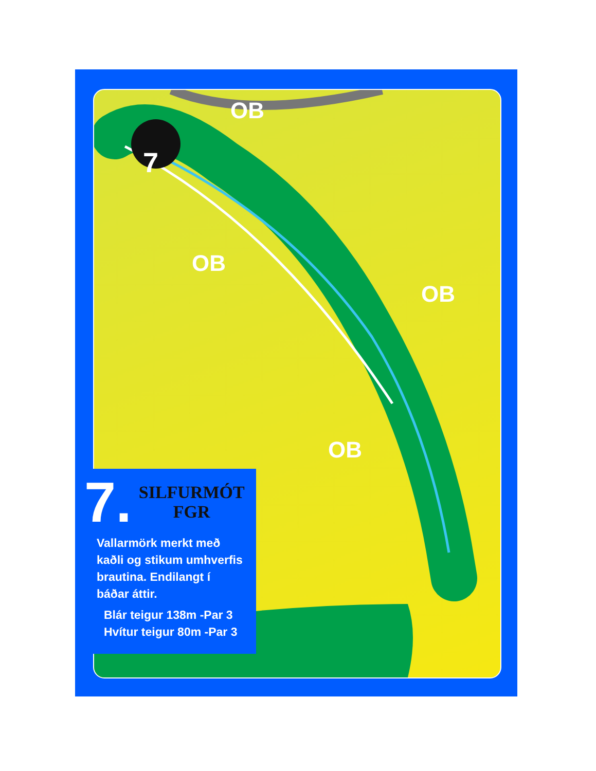OB
OB
OB
OB
7
7.
SILFURMÓT
FGR
Vallarmörk merkt með
kaðli og stikum umhverfis
brautina. Endilangt í
báðar áttir.
Blár teigur 138m -Par 3
Hvítur teigur 80m -Par 3